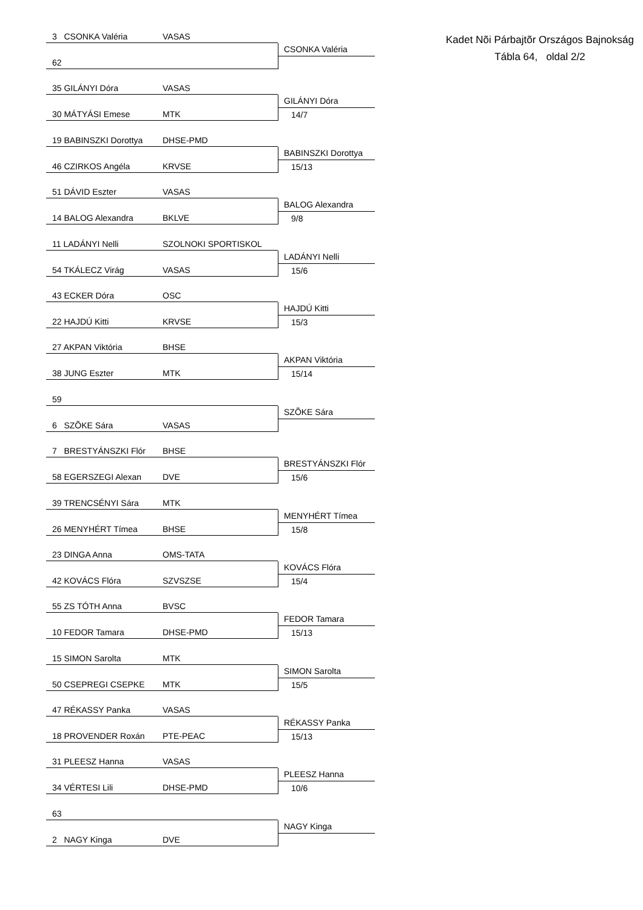Kadet Nõi Párbajtõr Országos Bajnokság
Tábla 64, oldal 2/2
3 CSONKA Valéria VASAS
62
CSONKA Valéria
35 GILÁNYI Dóra VASAS
30 MÁTYÁSI Emese MTK
GILÁNYI Dóra
14/7
19 BABINSZKI Dorottya DHSE-PMD
46 CZIRKOS Angéla KRVSE
BABINSZKI Dorottya
15/13
51 DÁVID Eszter VASAS
14 BALOG Alexandra BKLVE
BALOG Alexandra
9/8
11 LADÁNYI Nelli SZOLNOKI SPORTISKOL
54 TKÁLECZ Virág VASAS
LADÁNYI Nelli
15/6
43 ECKER Dóra OSC
22 HAJDÚ Kitti KRVSE
HAJDÚ Kitti
15/3
27 AKPAN Viktória BHSE
38 JUNG Eszter MTK
AKPAN Viktória
15/14
59
6 SZÕKE Sára VASAS
SZÕKE Sára
7 BRESTYÁNSZKI Flór BHSE
58 EGERSZEGI Alexan DVE
BRESTYÁNSZKI Flór
15/6
39 TRENCSÉNYI Sára MTK
26 MENYHÉRT Tímea BHSE
MENYHÉRT Tímea
15/8
23 DINGA Anna OMS-TATA
42 KOVÁCS Flóra SZVSZSE
KOVÁCS Flóra
15/4
55 ZS TÓTH Anna BVSC
10 FEDOR Tamara DHSE-PMD
FEDOR Tamara
15/13
15 SIMON Sarolta MTK
50 CSEPREGI CSEPKE MTK
SIMON Sarolta
15/5
47 RÉKASSY Panka VASAS
18 PROVENDER Roxán PTE-PEAC
RÉKASSY Panka
15/13
31 PLEESZ Hanna VASAS
34 VÉRTESI Lili DHSE-PMD
PLEESZ Hanna
10/6
63
2 NAGY Kinga DVE
NAGY Kinga